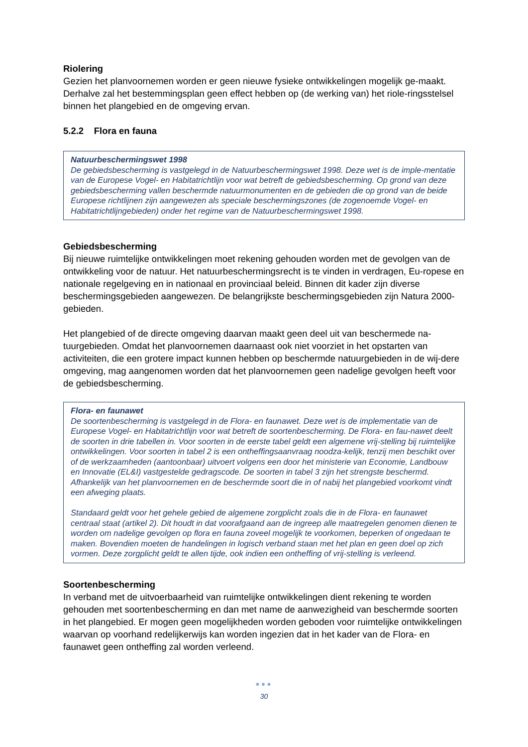Riolering
Gezien het planvoornemen worden er geen nieuwe fysieke ontwikkelingen mogelijk ge-maakt. Derhalve zal het bestemmingsplan geen effect hebben op (de werking van) het riole-ringsstelsel binnen het plangebied en de omgeving ervan.
5.2.2 Flora en fauna
Natuurbeschermingswet 1998
De gebiedsbescherming is vastgelegd in de Natuurbeschermingswet 1998. Deze wet is de imple-mentatie van de Europese Vogel- en Habitatrichtlijn voor wat betreft de gebiedsbescherming. Op grond van deze gebiedsbescherming vallen beschermde natuurmonumenten en de gebieden die op grond van de beide Europese richtlijnen zijn aangewezen als speciale beschermingszones (de zogenoemde Vogel- en Habitatrichtlijngebieden) onder het regime van de Natuurbeschermingswet 1998.
Gebiedsbescherming
Bij nieuwe ruimtelijke ontwikkelingen moet rekening gehouden worden met de gevolgen van de ontwikkeling voor de natuur. Het natuurbeschermingsrecht is te vinden in verdragen, Eu-ropese en nationale regelgeving en in nationaal en provinciaal beleid. Binnen dit kader zijn diverse beschermingsgebieden aangewezen. De belangrijkste beschermingsgebieden zijn Natura 2000-gebieden.
Het plangebied of de directe omgeving daarvan maakt geen deel uit van beschermede na-tuurgebieden. Omdat het planvoornemen daarnaast ook niet voorziet in het opstarten van activiteiten, die een grotere impact kunnen hebben op beschermde natuurgebieden in de wij-dere omgeving, mag aangenomen worden dat het planvoornemen geen nadelige gevolgen heeft voor de gebiedsbescherming.
Flora- en faunawet
De soortenbescherming is vastgelegd in de Flora- en faunawet. Deze wet is de implementatie van de Europese Vogel- en Habitatrichtlijn voor wat betreft de soortenbescherming. De Flora- en fau-nawet deelt de soorten in drie tabellen in. Voor soorten in de eerste tabel geldt een algemene vrij-stelling bij ruimtelijke ontwikkelingen. Voor soorten in tabel 2 is een ontheffingsaanvraag noodza-kelijk, tenzij men beschikt over of de werkzaamheden (aantoonbaar) uitvoert volgens een door het ministerie van Economie, Landbouw en Innovatie (EL&I) vastgestelde gedragscode. De soorten in tabel 3 zijn het strengste beschermd. Afhankelijk van het planvoornemen en de beschermde soort die in of nabij het plangebied voorkomt vindt een afweging plaats.
Standaard geldt voor het gehele gebied de algemene zorgplicht zoals die in de Flora- en faunawet centraal staat (artikel 2). Dit houdt in dat voorafgaand aan de ingreep alle maatregelen genomen dienen te worden om nadelige gevolgen op flora en fauna zoveel mogelijk te voorkomen, beperken of ongedaan te maken. Bovendien moeten de handelingen in logisch verband staan met het plan en geen doel op zich vormen. Deze zorgplicht geldt te allen tijde, ook indien een ontheffing of vrij-stelling is verleend.
Soortenbescherming
In verband met de uitvoerbaarheid van ruimtelijke ontwikkelingen dient rekening te worden gehouden met soortenbescherming en dan met name de aanwezigheid van beschermde soorten in het plangebied. Er mogen geen mogelijkheden worden geboden voor ruimtelijke ontwikkelingen waarvan op voorhand redelijkerwijs kan worden ingezien dat in het kader van de Flora- en faunawet geen ontheffing zal worden verleend.
●●●
30